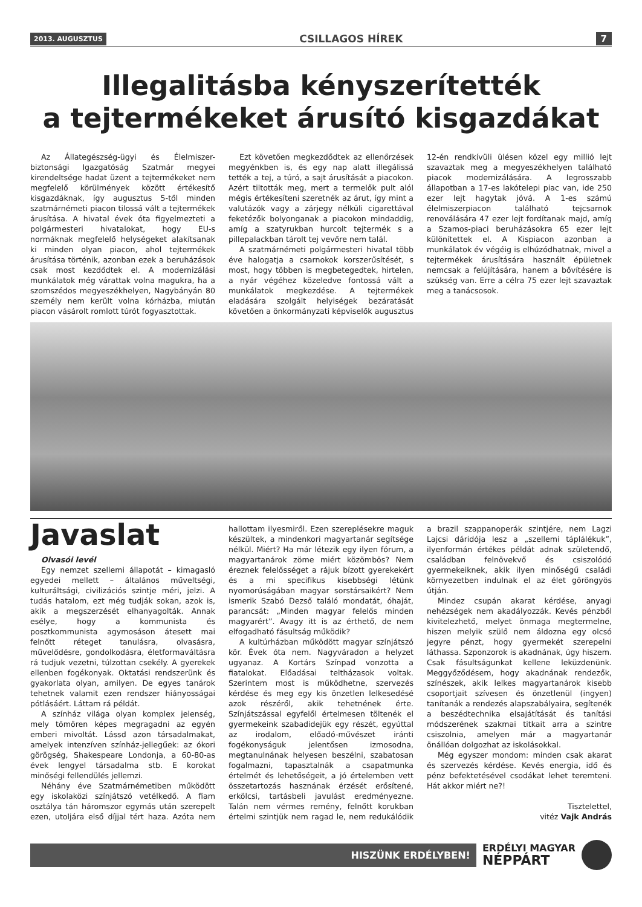2013. AUGUSZTUS CSILLAGOS HÍREK 7
Illegalitásba kényszerítették
a tejtermékeket árusító kisgazdákat
Az Állategészség-ügyi és Élelmiszer-biztonsági Igazgatóság Szatmár megyei kirendeltsége hadat üzent a tejtermékeket nem megfelelő körülmények között értékesítő kisgazdáknak, így augusztus 5-től minden szatmárnémeti piacon tilossá vált a tejtermékek árusítása. A hivatal évek óta figyelmezteti a polgármesteri hivatalokat, hogy EU-s normáknak megfelelő helységeket alakítsanak ki minden olyan piacon, ahol tejtermékek árusítása történik, azonban ezek a beruházások csak most kezdődtek el. A modernizálási munkálatok még várattak volna magukra, ha a szomszédos megyeszékhelyen, Nagybányán 80 személy nem került volna kórházba, miután piacon vásárolt romlott túrót fogyasztottak.
Ezt követően megkezdődtek az ellenőrzések megyénkben is, és egy nap alatt illegálissá tették a tej, a túró, a sajt árusítását a piacokon. Azért tiltották meg, mert a termelők pult alól mégis értékesíteni szeretnék az árut, így mint a valutázók vagy a zárjegy nélküli cigarettával feketézők bolyonganak a piacokon mindaddig, amíg a szatyrukban hurcolt tejtermék s a pillepalackban tárolt tej vevőre nem talál.
A szatmárnémeti polgármesteri hivatal több éve halogatja a csarnokok korszerűsítését, s most, hogy többen is megbetegedtek, hirtelen, a nyár végéhez közeledve fontossá vált a munkálatok megkezdése. A tejtermékek eladására szolgált helyiségek bezáratását követően a önkormányzati képviselők augusztus 12-én rendkívüli ülésen közel egy millió lejt szavaztak meg a megyeszékhelyen található piacok modernizálására. A legrosszabb állapotban a 17-es lakótelepi piac van, ide 250 ezer lejt hagytak jóvá. A 1-es számú élelmiszerpiacon található tejcsarnok renoválására 47 ezer lejt fordítanak majd, amíg a Szamos-piaci beruházásokra 65 ezer lejt különítettek el. A Kispiacon azonban a munkálatok év végéig is elhúzódhatnak, mivel a tejtermékek árusítására használt épületnek nemcsak a felújítására, hanem a bővítésére is szükség van. Erre a célra 75 ezer lejt szavaztak meg a tanácsosok.
Javaslat
Olvasói levél
Egy nemzet szellemi állapotát – kimagasló egyedei mellett – általános műveltségi, kulturáltsági, civilizációs szintje méri, jelzi. A tudás hatalom, ezt még tudják sokan, azok is, akik a megszerzését elhanyagolták. Annak esélye, hogy a kommunista és posztkommunista agymosáson átesett mai felnőtt réteget tanulásra, olvasásra, művelődésre, gondolkodásra, életformaváltásra rá tudjuk vezetni, túlzottan csekély. A gyerekek ellenben fogékonyak. Oktatási rendszerünk és gyakorlata olyan, amilyen. De egyes tanárok tehetnek valamit ezen rendszer hiányosságai pótlásáért. Láttam rá példát.
A színház világa olyan komplex jelenség, mely tömören képes megragadni az egyén emberi mivoltát. Lássd azon társadalmakat, amelyek intenzíven színház-jellegűek: az ókori görögség, Shakespeare Londonja, a 60-80-as évek lengyel társadalma stb. E korokat minőségi fellendülés jellemzi.
Néhány éve Szatmárnémetiben működött egy iskolaközi színjátszó vetélkedő. A fiam osztálya tán háromszor egymás után szerepelt ezen, utoljára első díjjal tért haza. Azóta nem hallottam ilyesmiről. Ezen szereplésekre maguk készültek, a mindenkori magyartanár segítsége nélkül. Miért? Ha már létezik egy ilyen fórum, a magyartanárok zöme miért közömbös? Nem éreznek felelősséget a rájuk bízott gyerekekért és a mi specifikus kisebbségi létünk nyomorúságában magyar sorstársaikért? Nem ismerik Szabó Dezső találó mondatát, óhaját, parancsát: „Minden magyar felelős minden magyarért”. Avagy itt is az érthető, de nem elfogadható fásultság működik?
A kultúrházban működött magyar színjátszó kör. Évek óta nem. Nagyváradon a helyzet ugyanaz. A Kortárs Színpad vonzotta a fiatalokat. Előadásai teltházasok voltak. Szerintem most is működhetne, szervezés kérdése és meg egy kis önzetlen lelkesedésé azok részéről, akik tehetnének érte. Színjátszással egyfelől értelmesen töltenék el gyermekeink szabadidejük egy részét, egyúttal az irodalom, előadó-művészet iránti fogékonyságuk jelentősen izmosodna, megtanulnának helyesen beszélni, szabatosan fogalmazni, tapasztalnák a csapatmunka értelmét és lehetőségeit, a jó értelemben vett összetartozás hasznának érzését erősítené, erkölcsi, tartásbeli javulást eredményezne. Talán nem vérmes remény, felnőtt korukban értelmi szintjük nem ragad le, nem redukálódik a brazil szappanoperák szintjére, nem Lagzi Lajcsi dáridója lesz a „szellemi táplálékuk”, ilyenformán értékes példát adnak születendő, családban felnövekvő és csiszolódó gyermekeiknek, akik ilyen minőségű családi környezetben indulnak el az élet göröngyös útján.
Mindez csupán akarat kérdése, anyagi nehézségek nem akadályozzák. Kevés pénzből kivitelezhető, melyet önmaga megtermelne, hiszen melyik szülő nem áldozna egy olcsó jegyre pénzt, hogy gyermekét szerepelni láthassa. Szponzorok is akadnának, úgy hiszem. Csak fásultságunkat kellene leküzdenünk. Meggyőződésem, hogy akadnának rendezők, színészek, akik lelkes magyartanárok kisebb csoportjait szívesen és önzetlenül (ingyen) tanítanák a rendezés alapszabályaira, segítenék a beszédtechnika elsajátítását és tanítási módszerének szakmai titkait arra a szintre csiszolnia, amelyen már a magyartanár önállóan dolgozhat az iskolásokkal.
Még egyszer mondom: minden csak akarat és szervezés kérdése. Kevés energia, idő és pénz befektetésével csodákat lehet teremteni. Hát akkor miért ne?!
Tisztelettel,
vitéz Vajk András
HISZÜNK ERDÉLYBEN!
ERDÉLYI MAGYAR
NÉPPÁRT